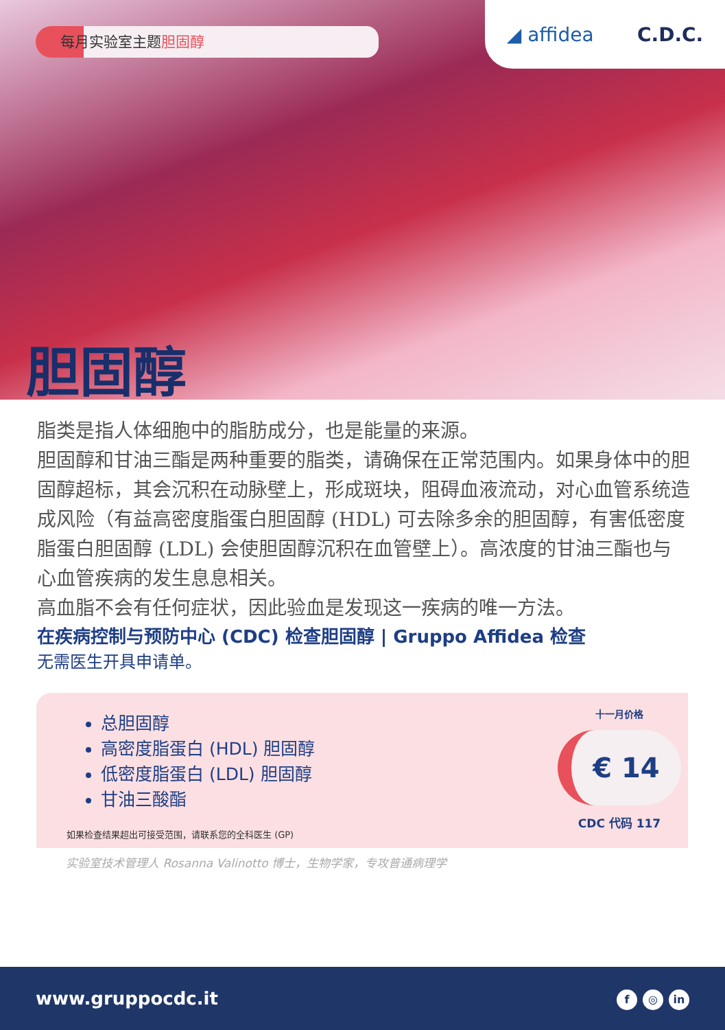每月实验室主题胆固醇
◢ affidea C.D.C.
胆固醇
脂类是指人体细胞中的脂肪成分，也是能量的来源。
胆固醇和甘油三酯是两种重要的脂类，请确保在正常范围内。如果身体中的胆固醇超标，其会沉积在动脉壁上，形成斑块，阻碍血液流动，对心血管系统造成风险（有益高密度脂蛋白胆固醇 (HDL) 可去除多余的胆固醇，有害低密度脂蛋白胆固醇 (LDL) 会使胆固醇沉积在血管壁上）。高浓度的甘油三酯也与心血管疾病的发生息息相关。
高血脂不会有任何症状，因此验血是发现这一疾病的唯一方法。
在疾病控制与预防中心 (CDC) 检查胆固醇 | Gruppo Affidea 检查
无需医生开具申请单。
总胆固醇
高密度脂蛋白 (HDL) 胆固醇
低密度脂蛋白 (LDL) 胆固醇
甘油三酸酯
如果检查结果超出可接受范围，请联系您的全科医生 (GP)
十一月价格
€ 14
CDC 代码 117
实验室技术管理人 Rosanna Valinotto 博士，生物学家，专攻普通病理学
www.gruppocdc.it f ◎ in